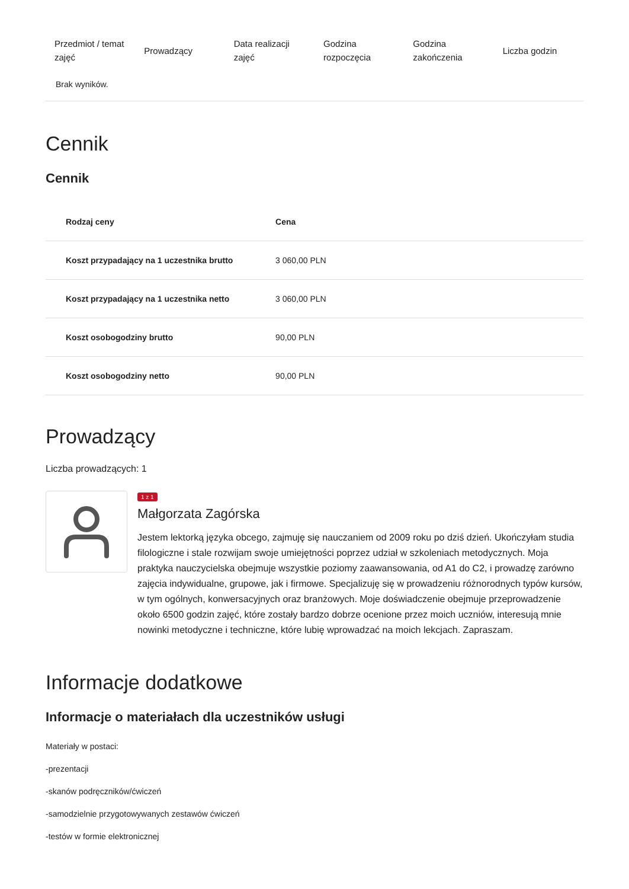| Przedmiot / temat zajęć | Prowadzący | Data realizacji zajęć | Godzina rozpoczęcia | Godzina zakończenia | Liczba godzin |
| --- | --- | --- | --- | --- | --- |
| Brak wyników. | | | | | |
Cennik
Cennik
| Rodzaj ceny | Cena |
| --- | --- |
| Koszt przypadający na 1 uczestnika brutto | 3 060,00 PLN |
| Koszt przypadający na 1 uczestnika netto | 3 060,00 PLN |
| Koszt osobogodziny brutto | 90,00 PLN |
| Koszt osobogodziny netto | 90,00 PLN |
Prowadzący
Liczba prowadzących: 1
1 z 1
Małgorzata Zagórska
Jestem lektorką języka obcego, zajmuję się nauczaniem od 2009 roku po dziś dzień. Ukończyłam studia filologiczne i stale rozwijam swoje umiejętności poprzez udział w szkoleniach metodycznych. Moja praktyka nauczycielska obejmuje wszystkie poziomy zaawansowania, od A1 do C2, i prowadzę zarówno zajęcia indywidualne, grupowe, jak i firmowe. Specjalizuję się w prowadzeniu różnorodnych typów kursów, w tym ogólnych, konwersacyjnych oraz branżowych. Moje doświadczenie obejmuje przeprowadzenie około 6500 godzin zajęć, które zostały bardzo dobrze ocenione przez moich uczniów, interesują mnie nowinki metodyczne i techniczne, które lubię wprowadzać na moich lekcjach. Zapraszam.
Informacje dodatkowe
Informacje o materiałach dla uczestników usługi
Materiały w postaci:
-prezentacji
-skanów podręczników/ćwiczeń
-samodzielnie przygotowywanych zestawów ćwiczeń
-testów w formie elektronicznej